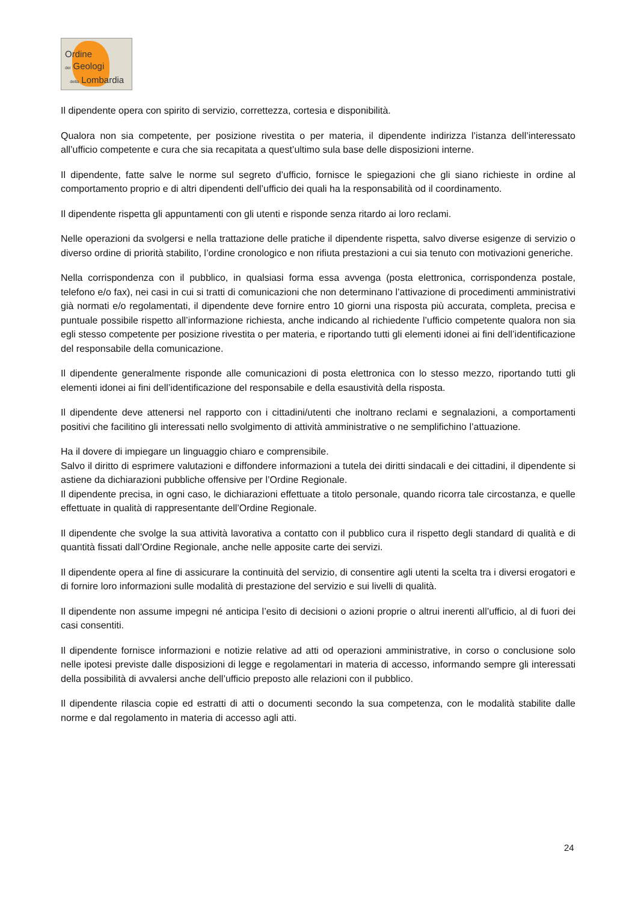Ordine
dei Geologi
della Lombardia
Il dipendente opera con spirito di servizio, correttezza, cortesia e disponibilità.
Qualora non sia competente, per posizione rivestita o per materia, il dipendente indirizza l’istanza dell’interessato all’ufficio competente e cura che sia recapitata a quest’ultimo sula base delle disposizioni interne.
Il dipendente, fatte salve le norme sul segreto d’ufficio, fornisce le spiegazioni che gli siano richieste in ordine al comportamento proprio e di altri dipendenti dell’ufficio dei quali ha la responsabilità od il coordinamento.
Il dipendente rispetta gli appuntamenti con gli utenti e risponde senza ritardo ai loro reclami.
Nelle operazioni da svolgersi e nella trattazione delle pratiche il dipendente rispetta, salvo diverse esigenze di servizio o diverso ordine di priorità stabilito, l’ordine cronologico e non rifiuta prestazioni a cui sia tenuto con motivazioni generiche.
Nella corrispondenza con il pubblico, in qualsiasi forma essa avvenga (posta elettronica, corrispondenza postale, telefono e/o fax), nei casi in cui si tratti di comunicazioni che non determinano l’attivazione di procedimenti amministrativi già normati e/o regolamentati, il dipendente deve fornire entro 10 giorni una risposta più accurata, completa, precisa e puntuale possibile rispetto all’informazione richiesta, anche indicando al richiedente l’ufficio competente qualora non sia egli stesso competente per posizione rivestita o per materia, e riportando tutti gli elementi idonei ai fini dell’identificazione del responsabile della comunicazione.
Il dipendente generalmente risponde alle comunicazioni di posta elettronica con lo stesso mezzo, riportando tutti gli elementi idonei ai fini dell’identificazione del responsabile e della esaustività della risposta.
Il dipendente deve attenersi nel rapporto con i cittadini/utenti che inoltrano reclami e segnalazioni, a comportamenti positivi che facilitino gli interessati nello svolgimento di attività amministrative o ne semplifichino l’attuazione.
Ha il dovere di impiegare un linguaggio chiaro e comprensibile.
Salvo il diritto di esprimere valutazioni e diffondere informazioni a tutela dei diritti sindacali e dei cittadini, il dipendente si astiene da dichiarazioni pubbliche offensive per l’Ordine Regionale.
Il dipendente precisa, in ogni caso, le dichiarazioni effettuate a titolo personale, quando ricorra tale circostanza, e quelle effettuate in qualità di rappresentante dell’Ordine Regionale.
Il dipendente che svolge la sua attività lavorativa a contatto con il pubblico cura il rispetto degli standard di qualità e di quantità fissati dall’Ordine Regionale, anche nelle apposite carte dei servizi.
Il dipendente opera al fine di assicurare la continuità del servizio, di consentire agli utenti la scelta tra i diversi erogatori e di fornire loro informazioni sulle modalità di prestazione del servizio e sui livelli di qualità.
Il dipendente non assume impegni né anticipa l’esito di decisioni o azioni proprie o altrui inerenti all’ufficio, al di fuori dei casi consentiti.
Il dipendente fornisce informazioni e notizie relative ad atti od operazioni amministrative, in corso o conclusione solo nelle ipotesi previste dalle disposizioni di legge e regolamentari in materia di accesso, informando sempre gli interessati della possibilità di avvalersi anche dell’ufficio preposto alle relazioni con il pubblico.
Il dipendente rilascia copie ed estratti di atti o documenti secondo la sua competenza, con le modalità stabilite dalle norme e dal regolamento in materia di accesso agli atti.
24